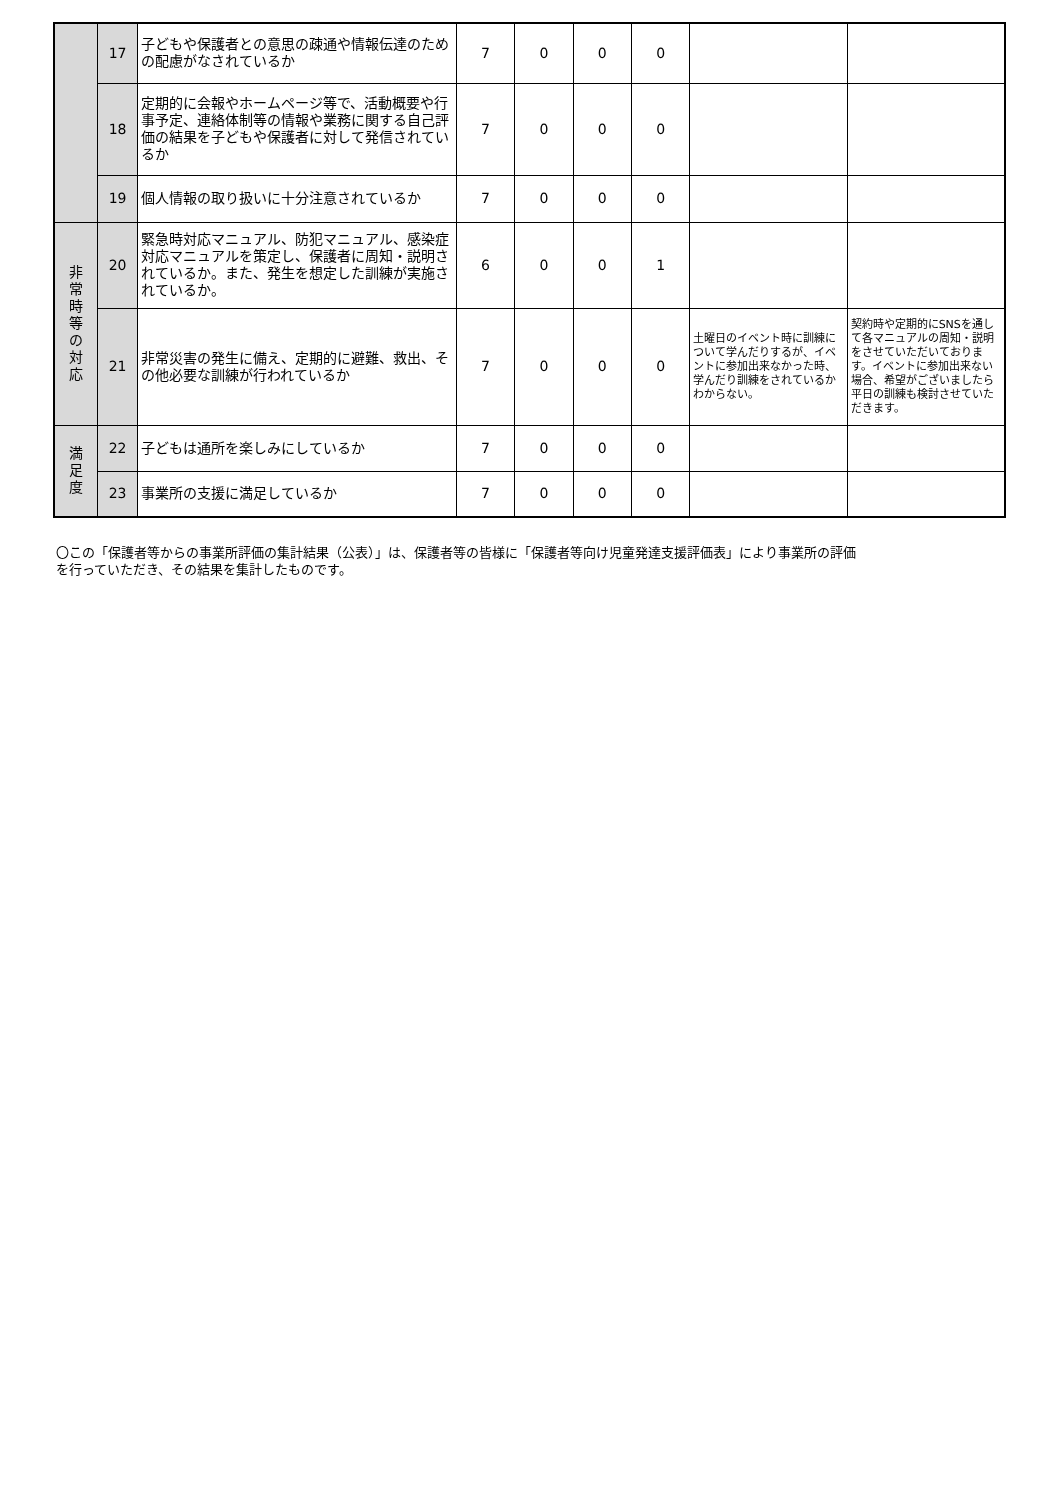| | 17 | 子どもや保護者との意思の疎通や情報伝達のための配慮がなされているか | 7 | 0 | 0 | 0 | | |
| | 18 | 定期的に会報やホームページ等で、活動概要や行事予定、連絡体制等の情報や業務に関する自己評価の結果を子どもや保護者に対して発信されているか | 7 | 0 | 0 | 0 | | |
| | 19 | 個人情報の取り扱いに十分注意されているか | 7 | 0 | 0 | 0 | | |
| 非 常 時 等 の 対 応 | 20 | 緊急時対応マニュアル、防犯マニュアル、感染症対応マニュアルを策定し、保護者に周知・説明されているか。また、発生を想定した訓練が実施されているか。 | 6 | 0 | 0 | 1 | | |
| | 21 | 非常災害の発生に備え、定期的に避難、救出、その他必要な訓練が行われているか | 7 | 0 | 0 | 0 | 土曜日のイベント時に訓練について学んだりするが、イベントに参加出来なかった時、学んだり訓練をされているかわからない。 | 契約時や定期的にSNSを通して各マニュアルの周知・説明をさせていただいております。イベントに参加出来ない場合、希望がございましたら平日の訓練も検討させていただきます。 |
| 満 足 度 | 22 | 子どもは通所を楽しみにしているか | 7 | 0 | 0 | 0 | | |
| | 23 | 事業所の支援に満足しているか | 7 | 0 | 0 | 0 | | |
〇この「保護者等からの事業所評価の集計結果（公表）」は、保護者等の皆様に「保護者等向け児童発達支援評価表」により事業所の評価を行っていただき、その結果を集計したものです。